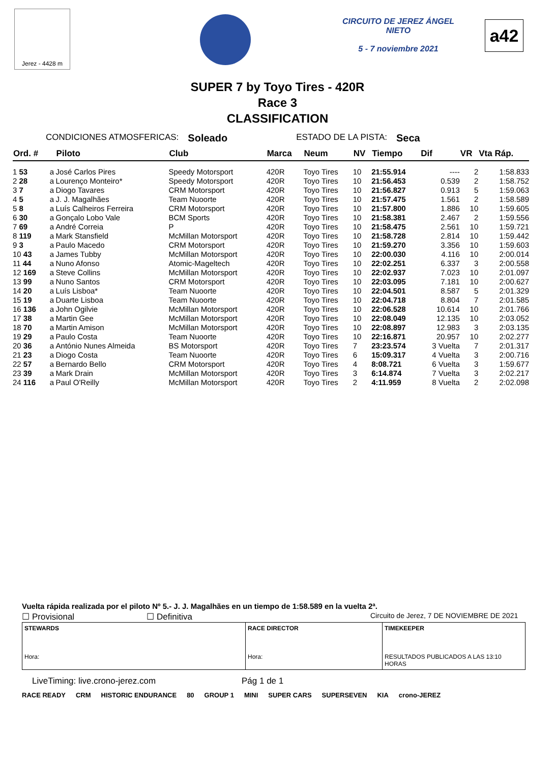Jerez - 4428 m
CIRCUITO DE JEREZ ÁNGEL NIETO
5 - 7 noviembre 2021
a42
SUPER 7 by Toyo Tires - 420R
Race 3
CLASSIFICATION
CONDICIONES ATMOSFERICAS: Soleado ESTADO DE LA PISTA: Seca
| Ord. # | | Piloto | Club | Marca | Neum | NV | Tiempo | Dif | VR | Vta Ráp. |
| --- | --- | --- | --- | --- | --- | --- | --- | --- | --- | --- |
| 1 53 | a | José Carlos Pires | Speedy Motorsport | 420R | Toyo Tires | 10 | 21:55.914 | ---- | 2 | 1:58.833 |
| 2 28 | a | Lourenço Monteiro* | Speedy Motorsport | 420R | Toyo Tires | 10 | 21:56.453 | 0.539 | 2 | 1:58.752 |
| 3 7 | a | Diogo Tavares | CRM Motorsport | 420R | Toyo Tires | 10 | 21:56.827 | 0.913 | 5 | 1:59.063 |
| 4 5 | a | J. J. Magalhães | Team Nuoorte | 420R | Toyo Tires | 10 | 21:57.475 | 1.561 | 2 | 1:58.589 |
| 5 8 | a | Luís Calheiros Ferreira | CRM Motorsport | 420R | Toyo Tires | 10 | 21:57.800 | 1.886 | 10 | 1:59.605 |
| 6 30 | a | Gonçalo Lobo Vale | BCM Sports | 420R | Toyo Tires | 10 | 21:58.381 | 2.467 | 2 | 1:59.556 |
| 7 69 | a | André Correia | P | 420R | Toyo Tires | 10 | 21:58.475 | 2.561 | 10 | 1:59.721 |
| 8 119 | a | Mark Stansfield | McMillan Motorsport | 420R | Toyo Tires | 10 | 21:58.728 | 2.814 | 10 | 1:59.442 |
| 9 3 | a | Paulo Macedo | CRM Motorsport | 420R | Toyo Tires | 10 | 21:59.270 | 3.356 | 10 | 1:59.603 |
| 10 43 | a | James Tubby | McMillan Motorsport | 420R | Toyo Tires | 10 | 22:00.030 | 4.116 | 10 | 2:00.014 |
| 11 44 | a | Nuno Afonso | Atomic-Mageltech | 420R | Toyo Tires | 10 | 22:02.251 | 6.337 | 3 | 2:00.558 |
| 12 169 | a | Steve Collins | McMillan Motorsport | 420R | Toyo Tires | 10 | 22:02.937 | 7.023 | 10 | 2:01.097 |
| 13 99 | a | Nuno Santos | CRM Motorsport | 420R | Toyo Tires | 10 | 22:03.095 | 7.181 | 10 | 2:00.627 |
| 14 20 | a | Luís Lisboa* | Team Nuoorte | 420R | Toyo Tires | 10 | 22:04.501 | 8.587 | 5 | 2:01.329 |
| 15 19 | a | Duarte Lisboa | Team Nuoorte | 420R | Toyo Tires | 10 | 22:04.718 | 8.804 | 7 | 2:01.585 |
| 16 136 | a | John Ogilvie | McMillan Motorsport | 420R | Toyo Tires | 10 | 22:06.528 | 10.614 | 10 | 2:01.766 |
| 17 38 | a | Martin Gee | McMillan Motorsport | 420R | Toyo Tires | 10 | 22:08.049 | 12.135 | 10 | 2:03.052 |
| 18 70 | a | Martin Amison | McMillan Motorsport | 420R | Toyo Tires | 10 | 22:08.897 | 12.983 | 3 | 2:03.135 |
| 19 29 | a | Paulo Costa | Team Nuoorte | 420R | Toyo Tires | 10 | 22:16.871 | 20.957 | 10 | 2:02.277 |
| 20 36 | a | António Nunes Almeida | BS Motorsport | 420R | Toyo Tires | 7 | 23:23.574 | 3 Vuelta | 7 | 2:01.317 |
| 21 23 | a | Diogo Costa | Team Nuoorte | 420R | Toyo Tires | 6 | 15:09.317 | 4 Vuelta | 3 | 2:00.716 |
| 22 57 | a | Bernardo Bello | CRM Motorsport | 420R | Toyo Tires | 4 | 8:08.721 | 6 Vuelta | 3 | 1:59.677 |
| 23 39 | a | Mark Drain | McMillan Motorsport | 420R | Toyo Tires | 3 | 6:14.874 | 7 Vuelta | 3 | 2:02.217 |
| 24 116 | a | Paul O'Reilly | McMillan Motorsport | 420R | Toyo Tires | 2 | 4:11.959 | 8 Vuelta | 2 | 2:02.098 |
Vuelta rápida realizada por el piloto Nº 5.- J. J. Magalhães en un tiempo de 1:58.589 en la vuelta 2ª.
☐ Provisional ☐ Definitiva Circuito de Jerez, 7 DE NOVIEMBRE DE 2021
| STEWARDS Hora: | RACE DIRECTOR Hora: | TIMEKEEPER RESULTADOS PUBLICADOS A LAS 13:10 HORAS |
LiveTiming: live.crono-jerez.com Pág 1 de 1
RACE READY CRM HISTORIC ENDURANCE 80 GROUP 1 MINI SUPER CARS SUPERSEVEN KIA crono-JEREZ